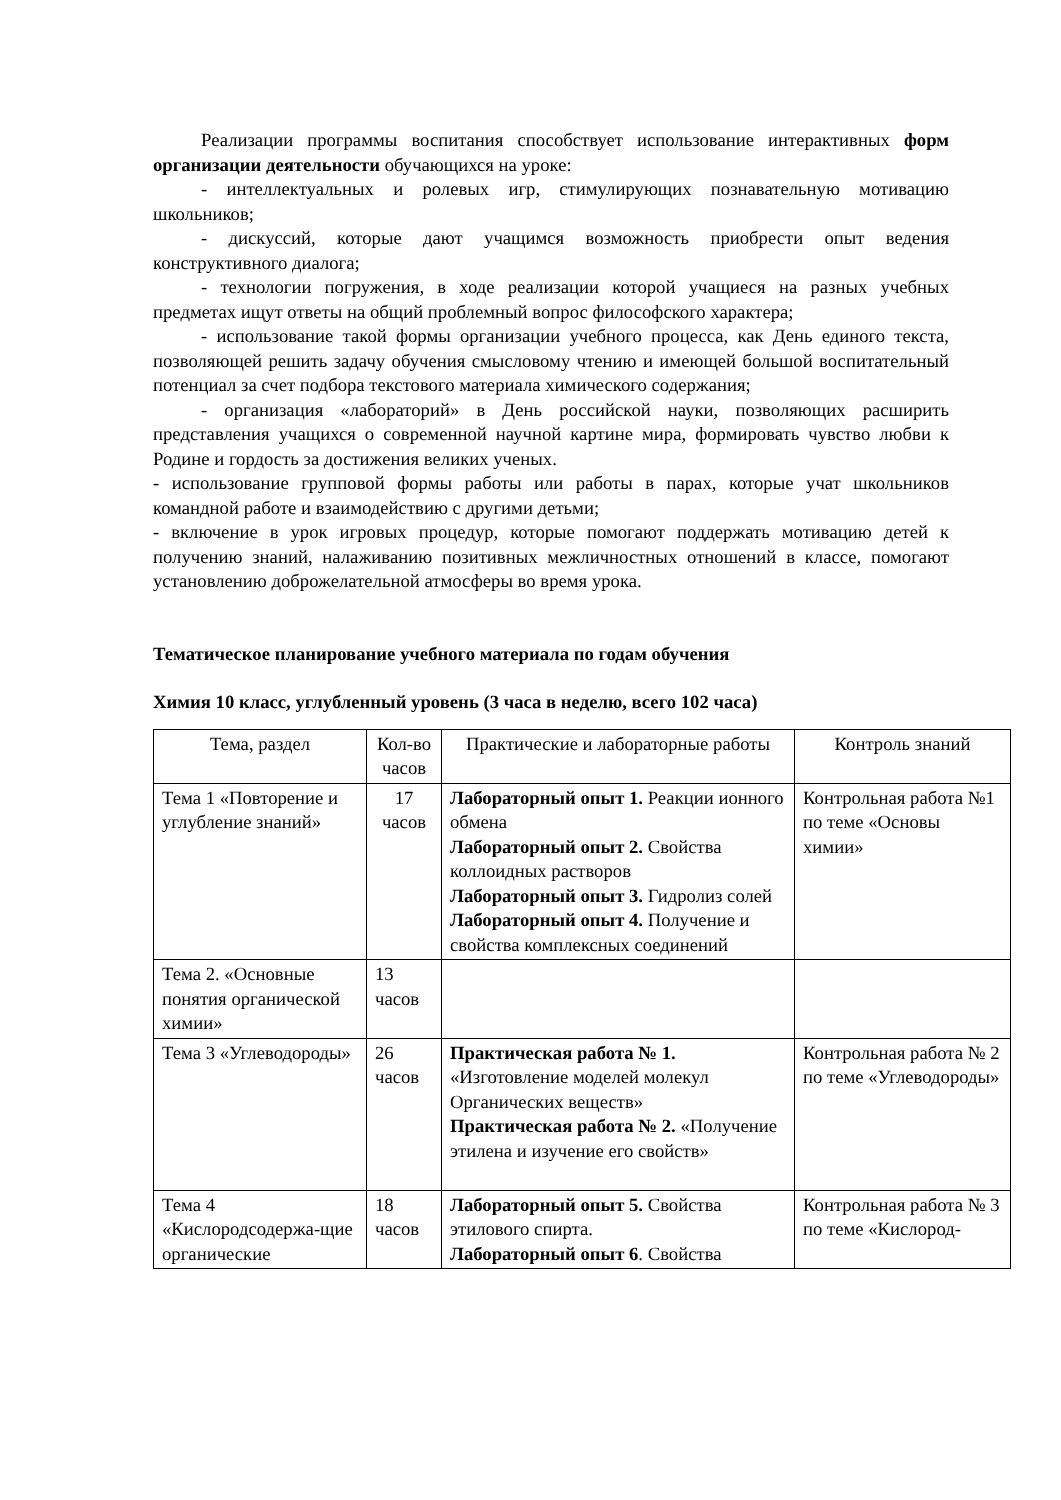Реализации программы воспитания способствует использование интерактивных форм организации деятельности обучающихся на уроке:
- интеллектуальных и ролевых игр, стимулирующих познавательную мотивацию школьников;
- дискуссий, которые дают учащимся возможность приобрести опыт ведения конструктивного диалога;
- технологии погружения, в ходе реализации которой учащиеся на разных учебных предметах ищут ответы на общий проблемный вопрос философского характера;
- использование такой формы организации учебного процесса, как День единого текста, позволяющей решить задачу обучения смысловому чтению и имеющей большой воспитательный потенциал за счет подбора текстового материала химического содержания;
- организация «лабораторий» в День российской науки, позволяющих расширить представления учащихся о современной научной картине мира, формировать чувство любви к Родине и гордость за достижения великих ученых.
- использование групповой формы работы или работы в парах, которые учат школьников командной работе и взаимодействию с другими детьми;
- включение в урок игровых процедур, которые помогают поддержать мотивацию детей к получению знаний, налаживанию позитивных межличностных отношений в классе, помогают установлению доброжелательной атмосферы во время урока.
Тематическое планирование учебного материала по годам обучения
Химия 10 класс, углубленный уровень (3 часа в неделю, всего 102 часа)
| Тема, раздел | Кол-во часов | Практические и лабораторные работы | Контроль знаний |
| --- | --- | --- | --- |
| Тема 1 «Повторение и углубление знаний» | 17 часов | Лабораторный опыт 1. Реакции ионного обмена Лабораторный опыт 2. Свойства коллоидных растворов Лабораторный опыт 3. Гидролиз солей Лабораторный опыт 4. Получение и свойства комплексных соединений | Контрольная работа №1 по теме «Основы химии» |
| Тема 2. «Основные понятия органической химии» | 13 часов | | |
| Тема 3 «Углеводороды» | 26 часов | Практическая работа № 1. «Изготовление моделей молекул Органических веществ» Практическая работа № 2. «Получение этилена и изучение его свойств» | Контрольная работа № 2 по теме «Углеводороды» |
| Тема 4 «Кислородсодержа-щие органические | 18 часов | Лабораторный опыт 5. Свойства этилового спирта. Лабораторный опыт 6 . Свойства | Контрольная работа № 3 по теме «Кислород- |